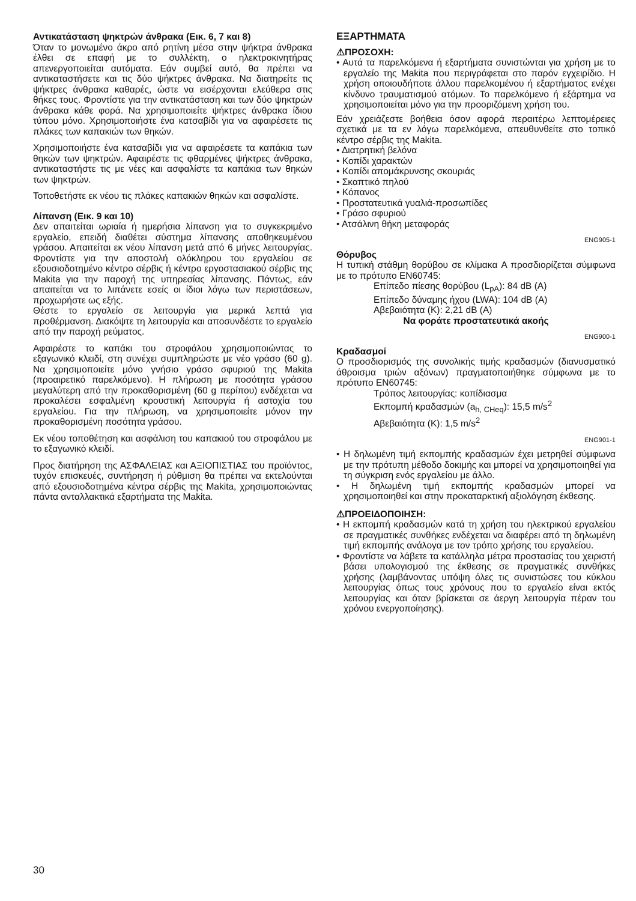Αντικατάσταση ψηκτρών άνθρακα (Εικ. 6, 7 και 8)
Όταν το μονωμένο άκρο από ρητίνη μέσα στην ψήκτρα άνθρακα έλθει σε επαφή με το συλλέκτη, ο ηλεκτροκινητήρας απενεργοποιείται αυτόματα. Εάν συμβεί αυτό, θα πρέπει να αντικαταστήσετε και τις δύο ψήκτρες άνθρακα. Να διατηρείτε τις ψήκτρες άνθρακα καθαρές, ώστε να εισέρχονται ελεύθερα στις θήκες τους. Φροντίστε για την αντικατάσταση και των δύο ψηκτρών άνθρακα κάθε φορά. Να χρησιμοποιείτε ψήκτρες άνθρακα ίδιου τύπου μόνο. Χρησιμοποιήστε ένα κατσαβίδι για να αφαιρέσετε τις πλάκες των καπακιών των θηκών.
Χρησιμοποιήστε ένα κατσαβίδι για να αφαιρέσετε τα καπάκια των θηκών των ψηκτρών. Αφαιρέστε τις φθαρμένες ψήκτρες άνθρακα, αντικαταστήστε τις με νέες και ασφαλίστε τα καπάκια των θηκών των ψηκτρών.
Τοποθετήστε εκ νέου τις πλάκες καπακιών θηκών και ασφαλίστε.
Λίπανση (Εικ. 9 και 10)
Δεν απαιτείται ωριαία ή ημερήσια λίπανση για το συγκεκριμένο εργαλείο, επειδή διαθέτει σύστημα λίπανσης αποθηκευμένου γράσου. Απαιτείται εκ νέου λίπανση μετά από 6 μήνες λειτουργίας. Φροντίστε για την αποστολή ολόκληρου του εργαλείου σε εξουσιοδοτημένο κέντρο σέρβις ή κέντρο εργοστασιακού σέρβις της Makita για την παροχή της υπηρεσίας λίπανσης. Πάντως, εάν απαιτείται να το λιπάνετε εσείς οι ίδιοι λόγω των περιστάσεων, προχωρήστε ως εξής.
Θέστε το εργαλείο σε λειτουργία για μερικά λεπτά για προθέρμανση. Διακόψτε τη λειτουργία και αποσυνδέστε το εργαλείο από την παροχή ρεύματος.
Αφαιρέστε το καπάκι του στροφάλου χρησιμοποιώντας το εξαγωνικό κλειδί, στη συνέχει συμπληρώστε με νέο γράσο (60 g). Να χρησιμοποιείτε μόνο γνήσιο γράσο σφυριού της Makita (προαιρετικό παρελκόμενο). Η πλήρωση με ποσότητα γράσου μεγαλύτερη από την προκαθορισμένη (60 g περίπου) ενδέχεται να προκαλέσει εσφαλμένη κρουστική λειτουργία ή αστοχία του εργαλείου. Για την πλήρωση, να χρησιμοποιείτε μόνον την προκαθορισμένη ποσότητα γράσου.
Εκ νέου τοποθέτηση και ασφάλιση του καπακιού του στροφάλου με το εξαγωνικό κλειδί.
Προς διατήρηση της ΑΣΦΑΛΕΙΑΣ και ΑΞΙΟΠΙΣΤΙΑΣ του προϊόντος, τυχόν επισκευές, συντήρηση ή ρύθμιση θα πρέπει να εκτελούνται από εξουσιοδοτημένα κέντρα σέρβις της Makita, χρησιμοποιώντας πάντα ανταλλακτικά εξαρτήματα της Makita.
ΕΞΑΡΤΗΜΑΤΑ
⚠ΠΡΟΣΟΧΗ:
• Αυτά τα παρελκόμενα ή εξαρτήματα συνιστώνται για χρήση με το εργαλείο της Makita που περιγράφεται στο παρόν εγχειρίδιο. Η χρήση οποιουδήποτε άλλου παρελκομένου ή εξαρτήματος ενέχει κίνδυνο τραυματισμού ατόμων. Το παρελκόμενο ή εξάρτημα να χρησιμοποιείται μόνο για την προοριζόμενη χρήση του.
Εάν χρειάζεστε βοήθεια όσον αφορά περαιτέρω λεπτομέρειες σχετικά με τα εν λόγω παρελκόμενα, απευθυνθείτε στο τοπικό κέντρο σέρβις της Makita.
• Διατρητική βελόνα
• Κοπίδι χαρακτών
• Κοπίδι απομάκρυνσης σκουριάς
• Σκαπτικό πηλού
• Κόπανος
• Προστατευτικά γυαλιά-προσωπίδες
• Γράσο σφυριού
• Ατσάλινη θήκη μεταφοράς
ENG905-1
Θόρυβος
Η τυπική στάθμη θορύβου σε κλίμακα A προσδιορίζεται σύμφωνα με το πρότυπο EN60745:
Επίπεδο πίεσης θορύβου (L<sub>pA</sub>): 84 dB (A)
Επίπεδο δύναμης ήχου (LWA): 104 dB (A)
Αβεβαιότητα (K): 2,21 dB (A)
Να φοράτε προστατευτικά ακοής
ENG900-1
Κραδασμοί
Ο προσδιορισμός της συνολικής τιμής κραδασμών (διανυσματικό άθροισμα τριών αξόνων) πραγματοποιήθηκε σύμφωνα με το πρότυπο EN60745:
Τρόπος λειτουργίας: κοπίδιασμα
Εκπομπή κραδασμών (a<sub>h, CHeq</sub>): 15,5 m/s<sup>2</sup>
Αβεβαιότητα (K): 1,5 m/s<sup>2</sup>
ENG901-1
• Η δηλωμένη τιμή εκπομπής κραδασμών έχει μετρηθεί σύμφωνα με την πρότυπη μέθοδο δοκιμής και μπορεί να χρησιμοποιηθεί για τη σύγκριση ενός εργαλείου με άλλο.
• Η δηλωμένη τιμή εκπομπής κραδασμών μπορεί να χρησιμοποιηθεί και στην προκαταρκτική αξιολόγηση έκθεσης.
⚠ΠΡΟΕΙΔΟΠΟΙΗΣΗ:
• Η εκπομπή κραδασμών κατά τη χρήση του ηλεκτρικού εργαλείου σε πραγματικές συνθήκες ενδέχεται να διαφέρει από τη δηλωμένη τιμή εκπομπής ανάλογα με τον τρόπο χρήσης του εργαλείου.
• Φροντίστε να λάβετε τα κατάλληλα μέτρα προστασίας του χειριστή βάσει υπολογισμού της έκθεσης σε πραγματικές συνθήκες χρήσης (λαμβάνοντας υπόψη όλες τις συνιστώσες του κύκλου λειτουργίας όπως τους χρόνους που το εργαλείο είναι εκτός λειτουργίας και όταν βρίσκεται σε άεργη λειτουργία πέραν του χρόνου ενεργοποίησης).
30